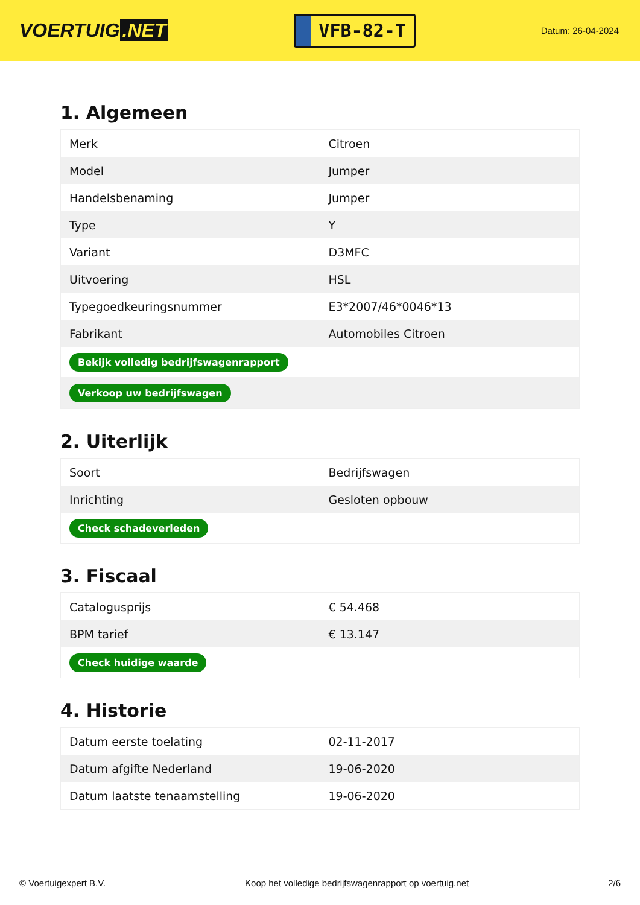VOERTUIG.NET
VFB-82-T
Datum: 26-04-2024
1. Algemeen
| Merk | Citroen |
| Model | Jumper |
| Handelsbenaming | Jumper |
| Type | Y |
| Variant | D3MFC |
| Uitvoering | HSL |
| Typegoedkeuringsnummer | E3*2007/46*0046*13 |
| Fabrikant | Automobiles Citroen |
| Bekijk volledig bedrijfswagenrapport | |
| Verkoop uw bedrijfswagen | |
2. Uiterlijk
| Soort | Bedrijfswagen |
| Inrichting | Gesloten opbouw |
| Check schadeverleden | |
3. Fiscaal
| Catalogusprijs | € 54.468 |
| BPM tarief | € 13.147 |
| Check huidige waarde | |
4. Historie
| Datum eerste toelating | 02-11-2017 |
| Datum afgifte Nederland | 19-06-2020 |
| Datum laatste tenaamstelling | 19-06-2020 |
© Voertuigexpert B.V. Koop het volledige bedrijfswagenrapport op voertuig.net 2/6